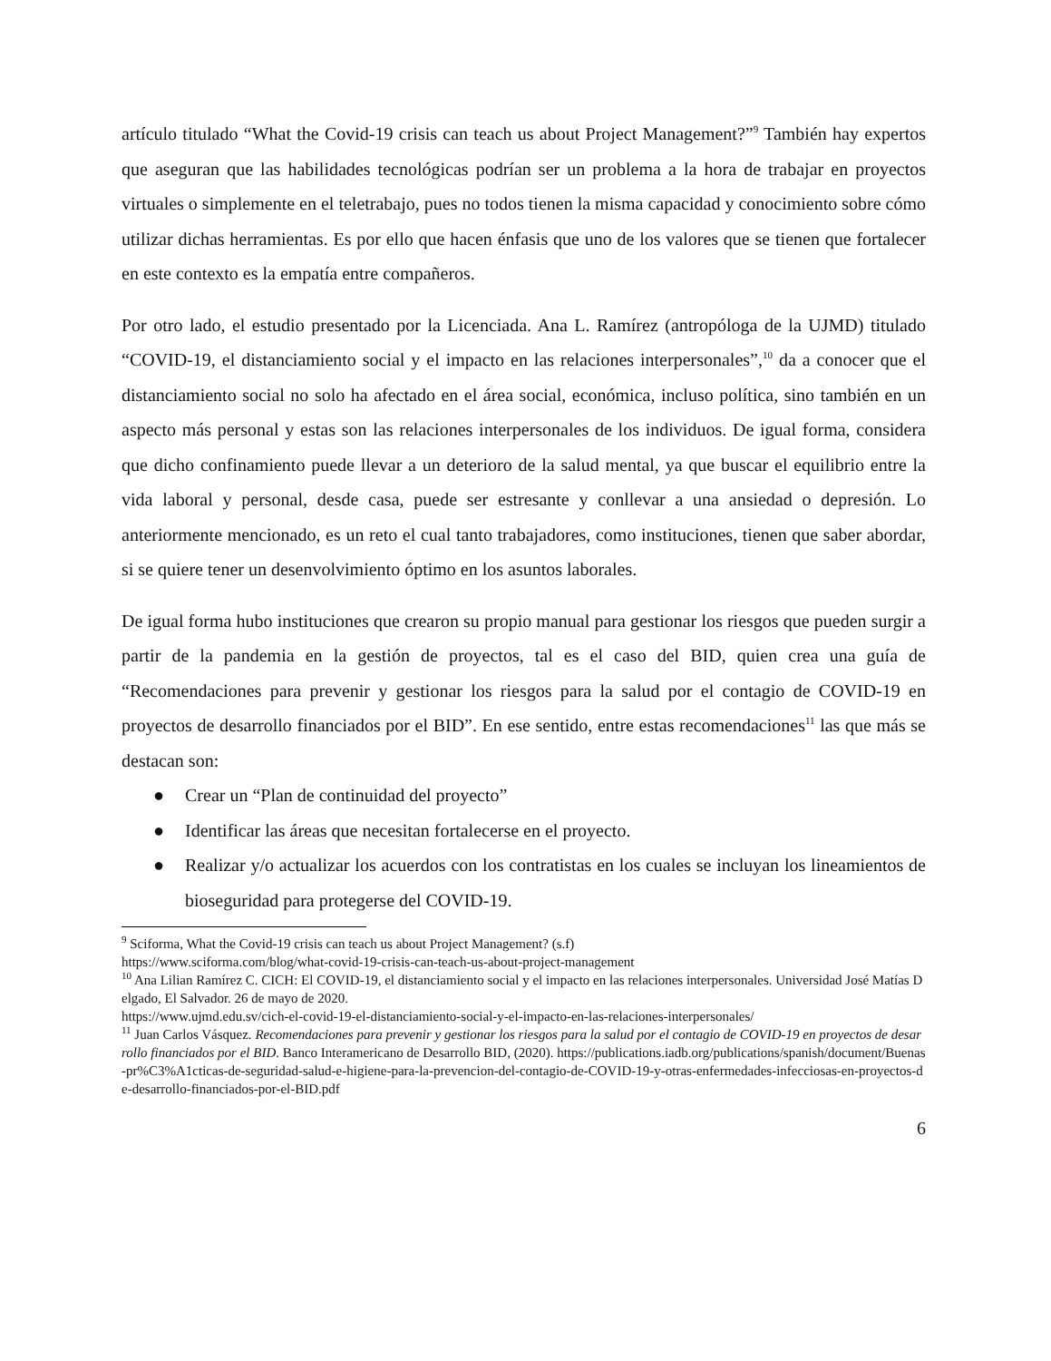artículo titulado “What the Covid-19 crisis can teach us about Project Management?”<sup>9</sup> También hay expertos que aseguran que las habilidades tecnológicas podrían ser un problema a la hora de trabajar en proyectos virtuales o simplemente en el teletrabajo, pues no todos tienen la misma capacidad y conocimiento sobre cómo utilizar dichas herramientas. Es por ello que hacen énfasis que uno de los valores que se tienen que fortalecer en este contexto es la empatía entre compañeros.
Por otro lado, el estudio presentado por la Licenciada. Ana L. Ramírez (antropóloga de la UJMD) titulado “COVID-19, el distanciamiento social y el impacto en las relaciones interpersonales”,<sup>10</sup> da a conocer que el distanciamiento social no solo ha afectado en el área social, económica, incluso política, sino también en un aspecto más personal y estas son las relaciones interpersonales de los individuos. De igual forma, considera que dicho confinamiento puede llevar a un deterioro de la salud mental, ya que buscar el equilibrio entre la vida laboral y personal, desde casa, puede ser estresante y conllevar a una ansiedad o depresión. Lo anteriormente mencionado, es un reto el cual tanto trabajadores, como instituciones, tienen que saber abordar, si se quiere tener un desenvolvimiento óptimo en los asuntos laborales.
De igual forma hubo instituciones que crearon su propio manual para gestionar los riesgos que pueden surgir a partir de la pandemia en la gestión de proyectos, tal es el caso del BID, quien crea una guía de “Recomendaciones para prevenir y gestionar los riesgos para la salud por el contagio de COVID-19 en proyectos de desarrollo financiados por el BID”. En ese sentido, entre estas recomendaciones<sup>11</sup> las que más se destacan son:
● Crear un “Plan de continuidad del proyecto”
● Identificar las áreas que necesitan fortalecerse en el proyecto.
● Realizar y/o actualizar los acuerdos con los contratistas en los cuales se incluyan los lineamientos de bioseguridad para protegerse del COVID-19.
<sup>9</sup> Sciforma, What the Covid-19 crisis can teach us about Project Management? (s.f)
https://www.sciforma.com/blog/what-covid-19-crisis-can-teach-us-about-project-management
<sup>10</sup> Ana Lilian Ramírez C. CICH: El COVID-19, el distanciamiento social y el impacto en las relaciones interpersonales. Universidad José Matías Delgado, El Salvador. 26 de mayo de 2020.
https://www.ujmd.edu.sv/cich-el-covid-19-el-distanciamiento-social-y-el-impacto-en-las-relaciones-interpersonales/
<sup>11</sup> Juan Carlos Vásquez. Recomendaciones para prevenir y gestionar los riesgos para la salud por el contagio de COVID-19 en proyectos de desarrollo financiados por el BID. Banco Interamericano de Desarrollo BID, (2020). https://publications.iadb.org/publications/spanish/document/Buenas-pr%C3%A1cticas-de-seguridad-salud-e-higiene-para-la-prevencion-del-contagio-de-COVID-19-y-otras-enfermedades-infecciosas-en-proyectos-de-desarrollo-financiados-por-el-BID.pdf
6